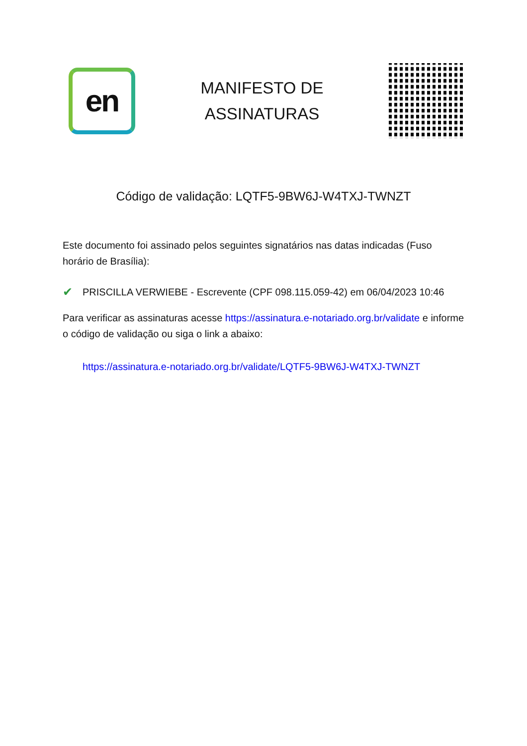en
MANIFESTO DE
ASSINATURAS
Código de validação: LQTF5-9BW6J-W4TXJ-TWNZT
Este documento foi assinado pelos seguintes signatários nas datas indicadas (Fuso horário de Brasília):
✔ PRISCILLA VERWIEBE - Escrevente (CPF 098.115.059-42) em 06/04/2023 10:46
Para verificar as assinaturas acesse https://assinatura.e-notariado.org.br/validate e informe o código de validação ou siga o link a abaixo:
https://assinatura.e-notariado.org.br/validate/LQTF5-9BW6J-W4TXJ-TWNZT